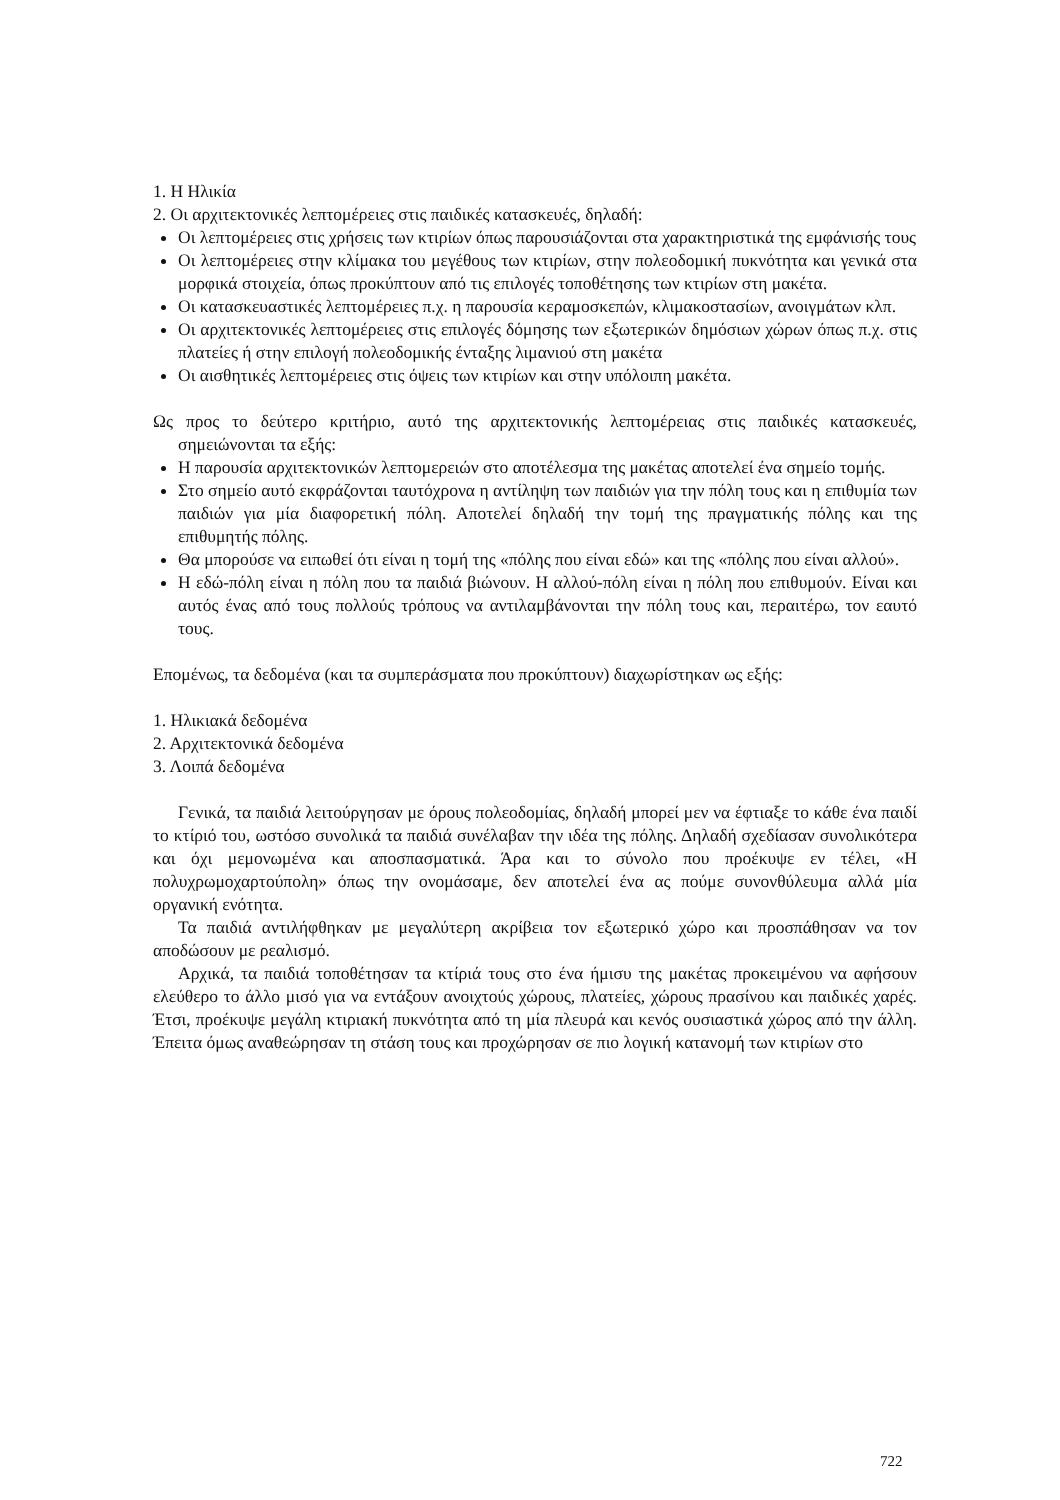1. Η Ηλικία
2. Οι αρχιτεκτονικές λεπτομέρειες στις παιδικές κατασκευές, δηλαδή:
Οι λεπτομέρειες στις χρήσεις των κτιρίων όπως παρουσιάζονται στα χαρακτηριστικά της εμφάνισής τους
Οι λεπτομέρειες στην κλίμακα του μεγέθους των κτιρίων, στην πολεοδομική πυκνότητα και γενικά στα μορφικά στοιχεία, όπως προκύπτουν από τις επιλογές τοποθέτησης των κτιρίων στη μακέτα.
Οι κατασκευαστικές λεπτομέρειες π.χ. η παρουσία κεραμοσκεπών, κλιμακοστασίων, ανοιγμάτων κλπ.
Οι αρχιτεκτονικές λεπτομέρειες στις επιλογές δόμησης των εξωτερικών δημόσιων χώρων όπως π.χ. στις πλατείες ή στην επιλογή πολεοδομικής ένταξης λιμανιού στη μακέτα
Οι αισθητικές λεπτομέρειες στις όψεις των κτιρίων και στην υπόλοιπη μακέτα.
Ως προς το δεύτερο κριτήριο, αυτό της αρχιτεκτονικής λεπτομέρειας στις παιδικές κατασκευές, σημειώνονται τα εξής:
Η παρουσία αρχιτεκτονικών λεπτομερειών στο αποτέλεσμα της μακέτας αποτελεί ένα σημείο τομής.
Στο σημείο αυτό εκφράζονται ταυτόχρονα η αντίληψη των παιδιών για την πόλη τους και η επιθυμία των παιδιών για μία διαφορετική πόλη. Αποτελεί δηλαδή την τομή της πραγματικής πόλης και της επιθυμητής πόλης.
Θα μπορούσε να ειπωθεί ότι είναι η τομή της «πόλης που είναι εδώ» και της «πόλης που είναι αλλού».
Η εδώ-πόλη είναι η πόλη που τα παιδιά βιώνουν. Η αλλού-πόλη είναι η πόλη που επιθυμούν. Είναι και αυτός ένας από τους πολλούς τρόπους να αντιλαμβάνονται την πόλη τους και, περαιτέρω, τον εαυτό τους.
Επομένως, τα δεδομένα (και τα συμπεράσματα που προκύπτουν) διαχωρίστηκαν ως εξής:
1. Ηλικιακά δεδομένα
2. Αρχιτεκτονικά δεδομένα
3. Λοιπά δεδομένα
Γενικά, τα παιδιά λειτούργησαν με όρους πολεοδομίας, δηλαδή μπορεί μεν να έφτιαξε το κάθε ένα παιδί το κτίριό του, ωστόσο συνολικά τα παιδιά συνέλαβαν την ιδέα της πόλης. Δηλαδή σχεδίασαν συνολικότερα και όχι μεμονωμένα και αποσπασματικά. Άρα και το σύνολο που προέκυψε εν τέλει, «Η πολυχρωμοχαρτούπολη» όπως την ονομάσαμε, δεν αποτελεί ένα ας πούμε συνονθύλευμα αλλά μία οργανική ενότητα.
Τα παιδιά αντιλήφθηκαν με μεγαλύτερη ακρίβεια τον εξωτερικό χώρο και προσπάθησαν να τον αποδώσουν με ρεαλισμό.
Αρχικά, τα παιδιά τοποθέτησαν τα κτίριά τους στο ένα ήμισυ της μακέτας προκειμένου να αφήσουν ελεύθερο το άλλο μισό για να εντάξουν ανοιχτούς χώρους, πλατείες, χώρους πρασίνου και παιδικές χαρές. Έτσι, προέκυψε μεγάλη κτιριακή πυκνότητα από τη μία πλευρά και κενός ουσιαστικά χώρος από την άλλη. Έπειτα όμως αναθεώρησαν τη στάση τους και προχώρησαν σε πιο λογική κατανομή των κτιρίων στο
722